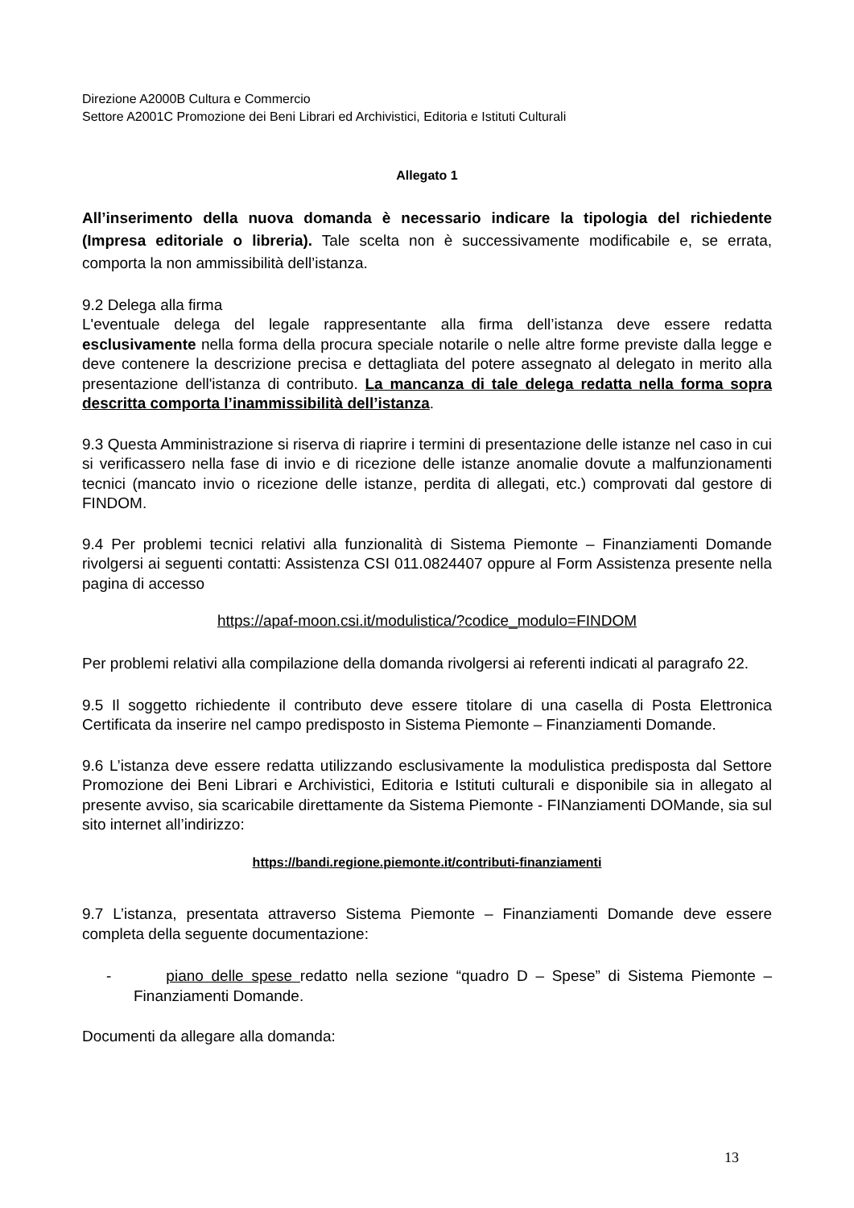Direzione A2000B Cultura e Commercio
Settore A2001C Promozione dei Beni Librari ed Archivistici, Editoria e Istituti Culturali
Allegato 1
All’inserimento della nuova domanda è necessario indicare la tipologia del richiedente (Impresa editoriale o libreria). Tale scelta non è successivamente modificabile e, se errata, comporta la non ammissibilità dell’istanza.
9.2 Delega alla firma
L'eventuale delega del legale rappresentante alla firma dell’istanza deve essere redatta esclusivamente nella forma della procura speciale notarile o nelle altre forme previste dalla legge e deve contenere la descrizione precisa e dettagliata del potere assegnato al delegato in merito alla presentazione dell'istanza di contributo. La mancanza di tale delega redatta nella forma sopra descritta comporta l’inammissibilità dell’istanza.
9.3 Questa Amministrazione si riserva di riaprire i termini di presentazione delle istanze nel caso in cui si verificassero nella fase di invio e di ricezione delle istanze anomalie dovute a malfunzionamenti tecnici (mancato invio o ricezione delle istanze, perdita di allegati, etc.) comprovati dal gestore di FINDOM.
9.4 Per problemi tecnici relativi alla funzionalità di Sistema Piemonte – Finanziamenti Domande rivolgersi ai seguenti contatti: Assistenza CSI 011.0824407 oppure al Form Assistenza presente nella pagina di accesso
https://apaf-moon.csi.it/modulistica/?codice_modulo=FINDOM
Per problemi relativi alla compilazione della domanda rivolgersi ai referenti indicati al paragrafo 22.
9.5 Il soggetto richiedente il contributo deve essere titolare di una casella di Posta Elettronica Certificata da inserire nel campo predisposto in Sistema Piemonte – Finanziamenti Domande.
9.6 L’istanza deve essere redatta utilizzando esclusivamente la modulistica predisposta dal Settore Promozione dei Beni Librari e Archivistici, Editoria e Istituti culturali e disponibile sia in allegato al presente avviso, sia scaricabile direttamente da Sistema Piemonte - FINanziamenti DOMande, sia sul sito internet all’indirizzo:
https://bandi.regione.piemonte.it/contributi-finanziamenti
9.7 L’istanza, presentata attraverso Sistema Piemonte – Finanziamenti Domande deve essere completa della seguente documentazione:
- piano delle spese redatto nella sezione “quadro D – Spese” di Sistema Piemonte – Finanziamenti Domande.
Documenti da allegare alla domanda:
13